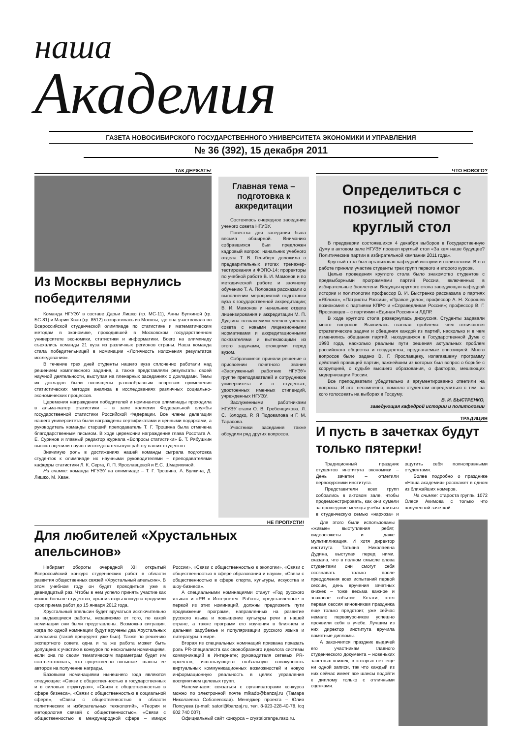наша
Академия
ГАЗЕТА НОВОСИБИРСКОГО ГОСУДАРСТВЕННОГО УНИВЕРСИТЕТА ЭКОНОМИКИ И УПРАВЛЕНИЯ
№ 36 (392), 15 декабря 2011
ТАК ДЕРЖАТЬ!
Из Москвы вернулись победителями
Команда НГУЭУ в составе Дарьи Лишко (гр. МС-11), Анны Булкиной (гр. БС-81) и Марии Хван (гр. 8512) возвратилась из Москвы, где она участвовала во Всероссийской студенческой олимпиаде по статистике и математическим методам в экономике, проходившей в Московском государственном университете экономики, статистики и информатики. Всего на олимпиаду съехались команды 21 вуза из различных регионов страны. Наша команда стала победительницей в номинации «Логичность изложения результатов исследования».
В течение трех дней студенты нашего вуза сплоченно работали над решением комплексного задания, а также представляли результаты своей научной деятельности, выступая на пленарных заседаниях с докладами. Темы их докладов были посвящены разнообразным вопросам применения статистических методов анализа в исследованиях различных социально-экономических процессов.
Церемония награждения победителей и номинантов олимпиады проходила в альма-матер статистики – в зале коллегии Федеральной службы государственной статистики Российской Федерации. Все члены делегации нашего университета были награждены сертификатами и ценными подарками, а руководитель команды старший преподаватель Т. Г. Трошина была отмечена благодарственным письмом. В ходе церемонии награждения глава Росстата А. Е. Суринов и главный редактор журнала «Вопросы статистики» Б. Т. Рябушкин высоко оценили научно-исследовательскую работу наших студентов.
Значимую роль в достижениях нашей команды сыграла подготовка студенток к олимпиаде их научными руководителями – преподавателями кафедры статистики Л. К. Серга, Л. П. Ярославцевой и Е.С. Шмарихиной.
На снимке: команда НГУЭУ на олимпиаде – Т. Г. Трошина, А. Булкина, Д. Лишко, М. Хван.
Главная тема – подготовка к аккредитации
Состоялось очередное заседание ученого совета НГУЭУ.
Повестка дня заседания была весьма обширной. Вниманию собравшихся был предложен кадровый вопрос; начальник учебного отдела Т. В. Гениберг доложила о предварительных итогах тренажер-тестирования и ФЭПО-14; проректоры по учебной работе В. И. Мамонов и по методической работе и заочному обучению Т. А. Половова рассказали о выполнении мероприятий подготовки вуза к государственной аккредитации; В. И. Мамонов и начальник отдела лицензирования и аккредитации М. П. Дудкина познакомили членов ученого совета с новыми лицензионными нормативами и аккредитационными показателями и вытекающими из этого задачами, стоящими перед вузом.
Собравшиеся приняли решение о присвоении почетного звания «Заслуженный работник НГУЭУ» группе преподавателей и сотрудников университета и о студентах, удостоенных именных стипендий, учрежденных НГУЭУ.
Заслуженными работниками НГУЭУ стали О. В. Гребенщикова, Л. С. Колодко, Р. Я Подовалова и Г. М. Тарасова.
Участники заседания также обсудили ряд других вопросов.
ЧТО НОВОГО?
Определиться с позицией помог круглый стол
В преддверии состоявшихся 4 декабря выборов в Государственную Думу в актовом зале НГУЭУ прошел круглый стол «За кем наше будущее? Политические партии в избирательной кампании 2011 года».
Круглый стол был организован кафедрой истории и политологии. В его работе приняли участие студенты трех групп первого и второго курсов.
Целью проведения круглого стола было знакомство студентов с предвыборными программами партий России, включенных в избирательные бюллетени. Ведущая круглого стола заведующая кафедрой истории и политологии профессор В. И. Быстренко рассказала о партиях «Яблоко», «Патриоты России», «Правое дело»; профессор А. Н. Хорошев познакомил с партиями КПРФ и «Справедливая Россия»; профессор В. Г. Ярославцев – с партиями «Единая Россия» и ЛДПР.
В ходе круглого стола развернулась дискуссия. Студенты задавали много вопросов. Выявилась главная проблема: чем отличаются стратегические задачи и обещания каждой из партий, насколько и в чем изменились обещания партий, находящихся в Государственной Думе с 1993 года, насколько реальны пути решения актуальных проблем российского общества и государства, предлагаемые оппозицией. Много вопросов было задано В. Г. Ярославцеву, излагавшему программу действий правящей партии, важнейшим из которых был вопрос о борьбе с коррупцией, о судьбе высшего образования, о факторах, мешающих модернизации России.
Все преподаватели убедительно и аргументированно ответили на вопросы. И это, несомненно, помогло студентам определиться с тем, за кого голосовать на выборах в Госдуму.
В. И. БЫСТРЕНКО,
заведующая кафедрой истории и политологии
ТРАДИЦИЯ
И пусть в зачетках будут только пятерки!
Традиционный праздник студентов института экономики – День зачетки – отметили первокурсники института.
Представители всех групп собрались в актовом зале, чтобы продемонстрировать, как они сумели за прошедшие месяцы учебы влиться в студенческую семью «нархоза» и ощутить себя полноправными студентами.
Более подробно о празднике «Наша академия» расскажет в одном из ближайших номеров.
На снимке: староста группы 1072 Олеся Акимова с только что полученной зачеткой.
НЕ ПРОПУСТИ!
Для любителей «Хрустальных апельсинов»
Набирает обороты очередной XII открытый Всероссийский конкурс студенческих работ в области развития общественных связей «Хрустальный апельсин». В этом учебном году он будет проводиться уже в двенадцатый раз. Чтобы в нем успело принять участие как можно больше студентов, организаторы конкурса продлили срок приема работ до 15 января 2012 года.
Хрустальный апельсин будет вручаться исключительно за выдающиеся работы, независимо от того, по какой номинации они были представлены. Возможна ситуация, когда по одной номинации будут вручены два Хрустальных апельсина (такой прецедент уже был). Также по решению экспертного совета одна и та же работа может быть допущена к участию в конкурсе по нескольким номинациям, если она по своим тематическим параметрам будет им соответствовать, что существенно повышает шансы ее авторов на получение награды.
Базовыми номинациями нынешнего года являются следующие: «Связи с общественностью в государственных и в силовых структурах», «Связи с общественностью в сфере бизнеса», «Связи с общественностью в социальной сфере», «Связи с общественностью в области политических и избирательных технологий», «Теория и методология связей с общественностью», «Связи с общественностью в международной сфере – имидж России», «Связи с общественностью в экологии», «Связи с общественностью в сфере образования и науки», «Связи с общественностью в сфере спорта, культуры, искусства и шоу-бизнеса».
А специальными номинациями станут «Год русского языка» и «PR в Интернете». Работы, представленные в первой из этих номинаций, должны предложить пути продвижения программ, направленных на развитие русского языка и повышение культуры речи в нашей стране, а также программ его изучения в ближнем и дальнем зарубежье и популяризации русского языка и литературы в мире.
Вторая из специальных номинаций призвана показать роль PR-специалиста как своеобразного идеолога системы коммуникаций в Интернете; руководителя сетевых PR-проектов, использующего глобальную совокупность виртуальных коммуникационных возможностей и новую информационную реальность в целях управления восприятием целевых групп.
Напоминаем: связаться с организаторами конкурса можно по электронной почте mikado@banzaj.ru (Тамара Николаевна Соболевская). Менеджер проекта – Юлия Попсуева (e-mail: satori@banzaj.ru, тел. 8-923-228-40-78, icq 602 740 007).
Официальный сайт конкурса – crystalorange.raso.ru.
Для этого были использованы «живые» выступления ребят, видеосюжеты и даже мультипликация. И хотя директор института Татьяна Николаевна Дудина, выступая перед ними, сказала, что в полном смысле слова студентами они смогут себя осознавать только после преодоления всех испытаний первой сессии, день вручения зачетных книжек – тоже весьма важное и знаковое событие. Кстати, хотя первая сессия виновникам праздника еще только предстоит, уже сейчас немало первокурсников успешно проявили себя в учебе. Лучшим из них директор института вручила памятные дипломы.
А закончился праздник выдачей его участникам главного студенческого документа – новеньких зачетных книжек, в которых нет еще ни одной записи, так что каждый из них сейчас имеет все шансы подойти к диплому только с отличными оценками.